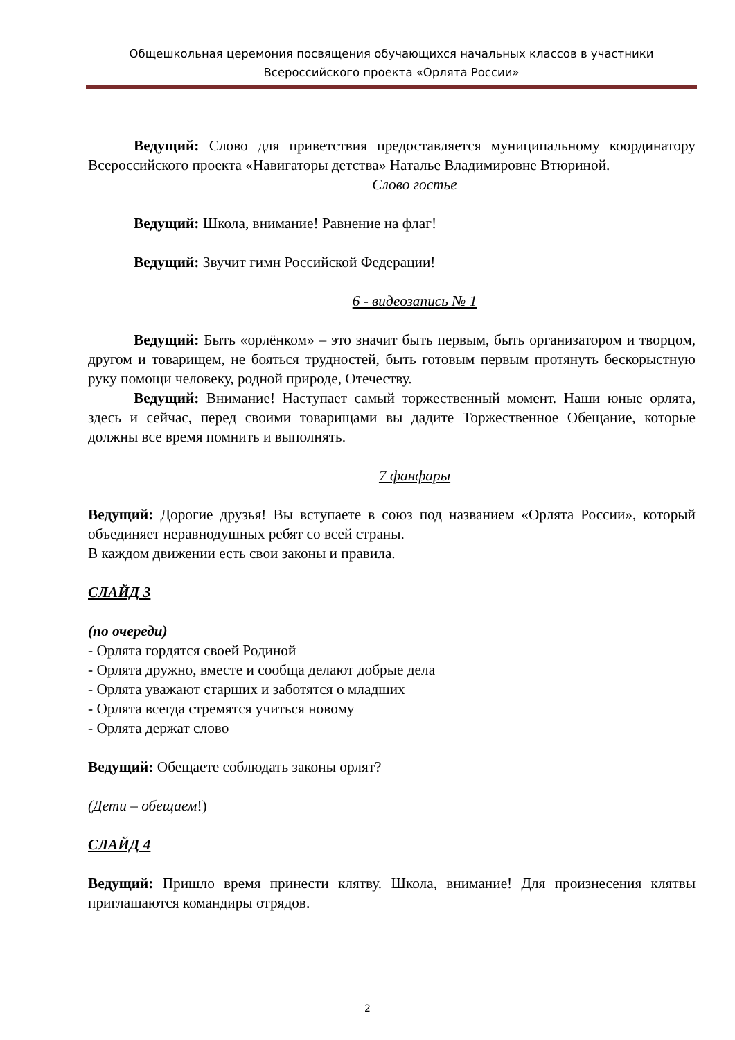Общешкольная церемония посвящения обучающихся начальных классов в участники
Всероссийского проекта «Орлята России»
Ведущий: Слово для приветствия предоставляется муниципальному координатору Всероссийского проекта «Навигаторы детства» Наталье Владимировне Втюриной.
Слово гостье
Ведущий: Школа, внимание! Равнение на флаг!
Ведущий: Звучит гимн Российской Федерации!
6 - видеозапись № 1
Ведущий: Быть «орлёнком» – это значит быть первым, быть организатором и творцом, другом и товарищем, не бояться трудностей, быть готовым первым протянуть бескорыстную руку помощи человеку, родной природе, Отечеству.
Ведущий: Внимание! Наступает самый торжественный момент. Наши юные орлята, здесь и сейчас, перед своими товарищами вы дадите Торжественное Обещание, которые должны все время помнить и выполнять.
7 фанфары
Ведущий: Дорогие друзья! Вы вступаете в союз под названием «Орлята России», который объединяет неравнодушных ребят со всей страны.
В каждом движении есть свои законы и правила.
СЛАЙД 3
(по очереди)
- Орлята гордятся своей Родиной
- Орлята дружно, вместе и сообща делают добрые дела
- Орлята уважают старших и заботятся о младших
- Орлята всегда стремятся учиться новому
- Орлята держат слово
Ведущий: Обещаете соблюдать законы орлят?
(Дети – обещаем!)
СЛАЙД 4
Ведущий: Пришло время принести клятву. Школа, внимание! Для произнесения клятвы приглашаются командиры отрядов.
2